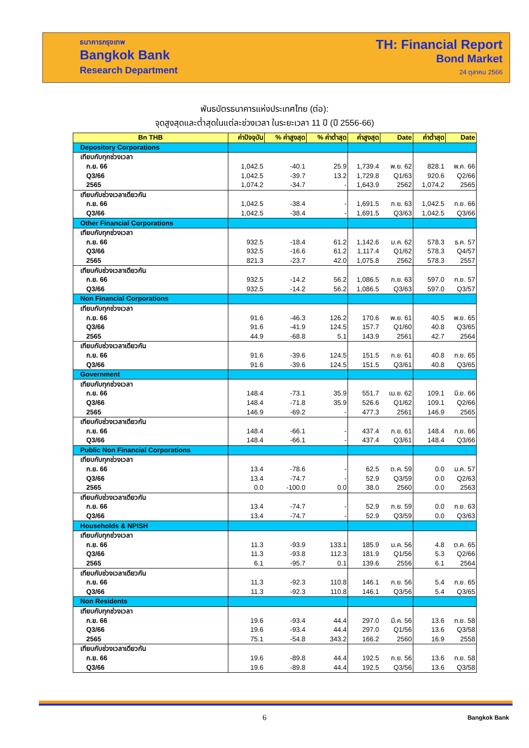ธนาคารกรุงเทพ
Bangkok Bank
Research Department
TH: Financial Report
Bond Market
24 ตุลาคม 2566
พันธบัตรธนาคารแห่งประเทศไทย (ต่อ):
จุดสูงสุดและต่ำสุดในแต่ละช่วงเวลา ในระยะเวลา 11 ปี (ปี 2556-66)
| Bn THB | ค่าปัจจุบัน | % ค่าสูงสุด | % ค่าต่ำสุด | ค่าสูงสุด | Date | ค่าต่ำสุด | Date |
| --- | --- | --- | --- | --- | --- | --- | --- |
| Depository Corporations | | | | | | | |
| เทียบกับทุกช่วงเวลา | | | | | | | |
| ก.ย. 66 | 1,042.5 | -40.1 | 25.9 | 1,739.4 | พ.ย. 62 | 828.1 | พ.ค. 66 |
| Q3/66 | 1,042.5 | -39.7 | 13.2 | 1,729.8 | Q1/63 | 920.6 | Q2/66 |
| 2565 | 1,074.2 | -34.7 | - | 1,643.9 | 2562 | 1,074.2 | 2565 |
| เทียบกับช่วงเวลาเดียวกัน | | | | | | | |
| ก.ย. 66 | 1,042.5 | -38.4 | - | 1,691.5 | ก.ย. 63 | 1,042.5 | ก.ย. 66 |
| Q3/66 | 1,042.5 | -38.4 | - | 1,691.5 | Q3/63 | 1,042.5 | Q3/66 |
| Other Financial Corporations | | | | | | | |
| เทียบกับทุกช่วงเวลา | | | | | | | |
| ก.ย. 66 | 932.5 | -18.4 | 61.2 | 1,142.6 | ม.ค. 62 | 578.3 | ธ.ค. 57 |
| Q3/66 | 932.5 | -16.6 | 61.2 | 1,117.4 | Q1/62 | 578.3 | Q4/57 |
| 2565 | 821.3 | -23.7 | 42.0 | 1,075.8 | 2562 | 578.3 | 2557 |
| เทียบกับช่วงเวลาเดียวกัน | | | | | | | |
| ก.ย. 66 | 932.5 | -14.2 | 56.2 | 1,086.5 | ก.ย. 63 | 597.0 | ก.ย. 57 |
| Q3/66 | 932.5 | -14.2 | 56.2 | 1,086.5 | Q3/63 | 597.0 | Q3/57 |
| Non Financial Corporations | | | | | | | |
| เทียบกับทุกช่วงเวลา | | | | | | | |
| ก.ย. 66 | 91.6 | -46.3 | 126.2 | 170.6 | พ.ย. 61 | 40.5 | พ.ย. 65 |
| Q3/66 | 91.6 | -41.9 | 124.5 | 157.7 | Q1/60 | 40.8 | Q3/65 |
| 2565 | 44.9 | -68.8 | 5.1 | 143.9 | 2561 | 42.7 | 2564 |
| เทียบกับช่วงเวลาเดียวกัน | | | | | | | |
| ก.ย. 66 | 91.6 | -39.6 | 124.5 | 151.5 | ก.ย. 61 | 40.8 | ก.ย. 65 |
| Q3/66 | 91.6 | -39.6 | 124.5 | 151.5 | Q3/61 | 40.8 | Q3/65 |
| Government | | | | | | | |
| เทียบกับทุกช่วงเวลา | | | | | | | |
| ก.ย. 66 | 148.4 | -73.1 | 35.9 | 551.7 | เม.ย. 62 | 109.1 | มิ.ย. 66 |
| Q3/66 | 148.4 | -71.8 | 35.9 | 526.6 | Q1/62 | 109.1 | Q2/66 |
| 2565 | 146.9 | -69.2 | - | 477.3 | 2561 | 146.9 | 2565 |
| เทียบกับช่วงเวลาเดียวกัน | | | | | | | |
| ก.ย. 66 | 148.4 | -66.1 | - | 437.4 | ก.ย. 61 | 148.4 | ก.ย. 66 |
| Q3/66 | 148.4 | -66.1 | - | 437.4 | Q3/61 | 148.4 | Q3/66 |
| Public Non Financial Corporations | | | | | | | |
| เทียบกับทุกช่วงเวลา | | | | | | | |
| ก.ย. 66 | 13.4 | -78.6 | - | 62.5 | ต.ค. 59 | 0.0 | ม.ค. 57 |
| Q3/66 | 13.4 | -74.7 | - | 52.9 | Q3/59 | 0.0 | Q2/63 |
| 2565 | 0.0 | -100.0 | 0.0 | 38.0 | 2560 | 0.0 | 2563 |
| เทียบกับช่วงเวลาเดียวกัน | | | | | | | |
| ก.ย. 66 | 13.4 | -74.7 | - | 52.9 | ก.ย. 59 | 0.0 | ก.ย. 63 |
| Q3/66 | 13.4 | -74.7 | - | 52.9 | Q3/59 | 0.0 | Q3/63 |
| Households & NPISH | | | | | | | |
| เทียบกับทุกช่วงเวลา | | | | | | | |
| ก.ย. 66 | 11.3 | -93.9 | 133.1 | 185.9 | ม.ค. 56 | 4.8 | ต.ค. 65 |
| Q3/66 | 11.3 | -93.8 | 112.3 | 181.9 | Q1/56 | 5.3 | Q2/66 |
| 2565 | 6.1 | -95.7 | 0.1 | 139.6 | 2556 | 6.1 | 2564 |
| เทียบกับช่วงเวลาเดียวกัน | | | | | | | |
| ก.ย. 66 | 11.3 | -92.3 | 110.8 | 146.1 | ก.ย. 56 | 5.4 | ก.ย. 65 |
| Q3/66 | 11.3 | -92.3 | 110.8 | 146.1 | Q3/56 | 5.4 | Q3/65 |
| Non Residents | | | | | | | |
| เทียบกับทุกช่วงเวลา | | | | | | | |
| ก.ย. 66 | 19.6 | -93.4 | 44.4 | 297.0 | มี.ค. 56 | 13.6 | ก.ย. 58 |
| Q3/66 | 19.6 | -93.4 | 44.4 | 297.0 | Q1/56 | 13.6 | Q3/58 |
| 2565 | 75.1 | -54.8 | 343.2 | 166.2 | 2560 | 16.9 | 2558 |
| เทียบกับช่วงเวลาเดียวกัน | | | | | | | |
| ก.ย. 66 | 19.6 | -89.8 | 44.4 | 192.5 | ก.ย. 56 | 13.6 | ก.ย. 58 |
| Q3/66 | 19.6 | -89.8 | 44.4 | 192.5 | Q3/56 | 13.6 | Q3/58 |
6 Bangkok Bank